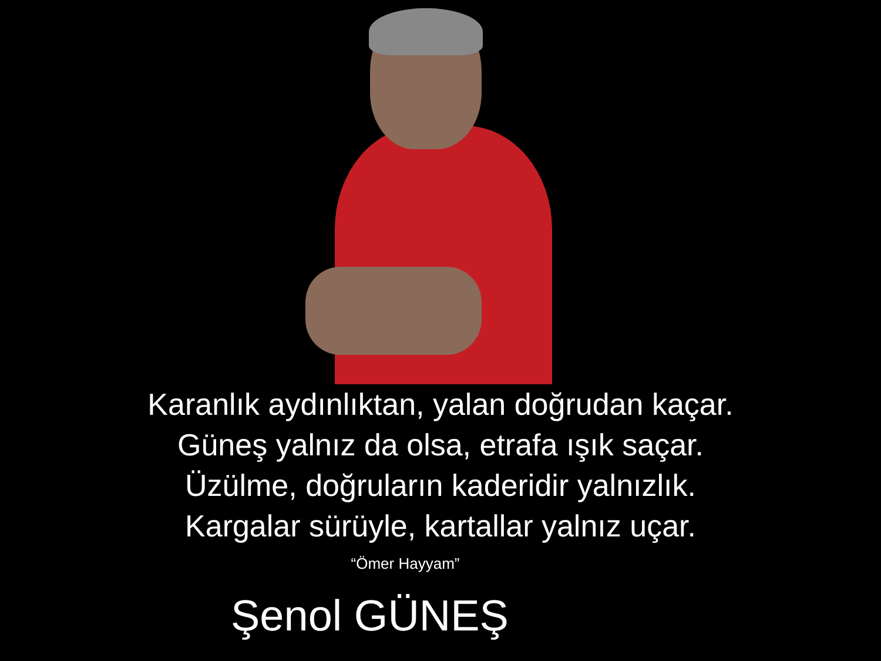Karanlık aydınlıktan, yalan doğrudan kaçar.
Güneş yalnız da olsa, etrafa ışık saçar.
Üzülme, doğruların kaderidir yalnızlık.
Kargalar sürüyle, kartallar yalnız uçar.
“Ömer Hayyam”
Şenol GÜNEŞ